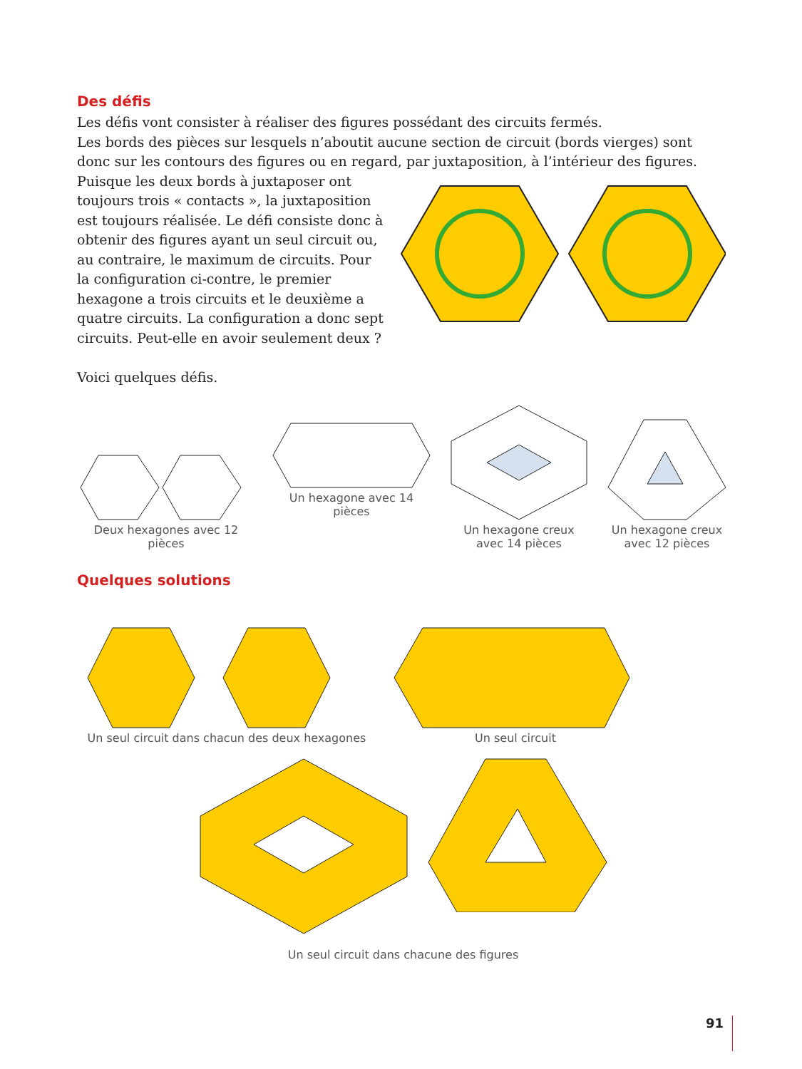Des défis
Les défis vont consister à réaliser des figures possédant des circuits fermés.
Les bords des pièces sur lesquels n’aboutit aucune section de circuit (bords vierges) sont donc sur les contours des figures ou en regard, par juxtaposition, à l’intérieur des figures.
Puisque les deux bords à juxtaposer ont toujours trois « contacts », la juxtaposition est toujours réalisée. Le défi consiste donc à obtenir des figures ayant un seul circuit ou, au contraire, le maximum de circuits. Pour la configuration ci-contre, le premier hexagone a trois circuits et le deuxième a quatre circuits. La configuration a donc sept circuits. Peut-elle en avoir seulement deux ?
Voici quelques défis.
Deux hexagones avec 12 pièces
Un hexagone avec 14 pièces
Un hexagone creux
avec 14 pièces
Un hexagone creux
avec 12 pièces
Quelques solutions
Un seul circuit dans chacun des deux hexagones
Un seul circuit
Un seul circuit dans chacune des figures
91